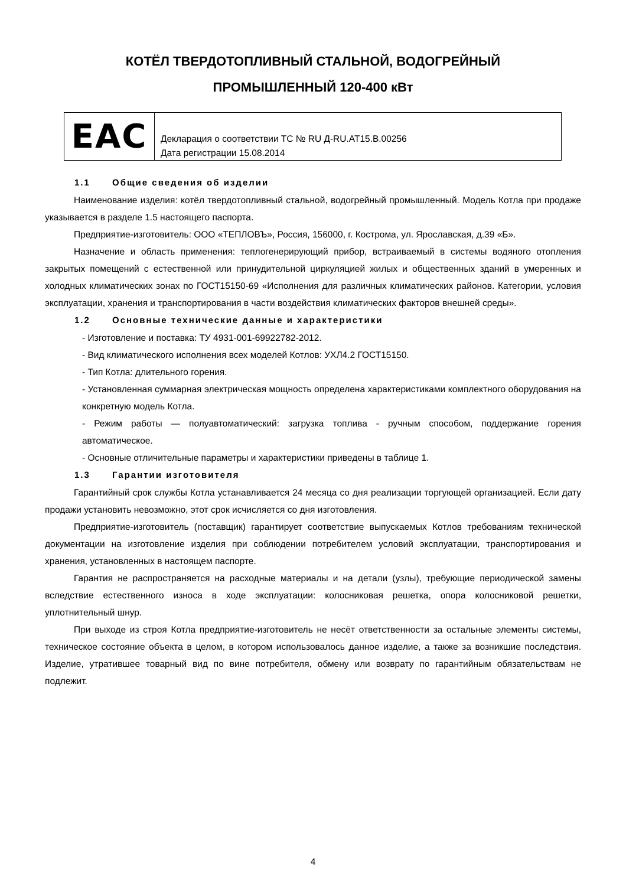КОТЁЛ ТВЕРДОТОПЛИВНЫЙ СТАЛЬНОЙ, ВОДОГРЕЙНЫЙ
ПРОМЫШЛЕННЫЙ 120-400 кВт
| EAC | Декларация о соответствии ТС № RU Д-RU.АТ15.В.00256 Дата регистрации 15.08.2014 |
1.1 Общие сведения об изделии
Наименование изделия: котёл твердотопливный стальной, водогрейный промышленный. Модель Котла при продаже указывается в разделе 1.5 настоящего паспорта.
Предприятие-изготовитель: ООО «ТЕПЛОВЪ», Россия, 156000, г. Кострома, ул. Ярославская, д.39 «Б».
Назначение и область применения: теплогенерирующий прибор, встраиваемый в системы водяного отопления закрытых помещений с естественной или принудительной циркуляцией жилых и общественных зданий в умеренных и холодных климатических зонах по ГОСТ15150-69 «Исполнения для различных климатических районов. Категории, условия эксплуатации, хранения и транспортирования в части воздействия климатических факторов внешней среды».
1.2 Основные технические данные и характеристики
- Изготовление и поставка: ТУ 4931-001-69922782-2012.
- Вид климатического исполнения всех моделей Котлов: УХЛ4.2 ГОСТ15150.
- Тип Котла: длительного горения.
- Установленная суммарная электрическая мощность определена характеристиками комплектного оборудования на конкретную модель Котла.
- Режим работы — полуавтоматический: загрузка топлива - ручным способом, поддержание горения автоматическое.
- Основные отличительные параметры и характеристики приведены в таблице 1.
1.3 Гарантии изготовителя
Гарантийный срок службы Котла устанавливается 24 месяца со дня реализации торгующей организацией. Если дату продажи установить невозможно, этот срок исчисляется со дня изготовления.
Предприятие-изготовитель (поставщик) гарантирует соответствие выпускаемых Котлов требованиям технической документации на изготовление изделия при соблюдении потребителем условий эксплуатации, транспортирования и хранения, установленных в настоящем паспорте.
Гарантия не распространяется на расходные материалы и на детали (узлы), требующие периодической замены вследствие естественного износа в ходе эксплуатации: колосниковая решетка, опора колосниковой решетки, уплотнительный шнур.
При выходе из строя Котла предприятие-изготовитель не несёт ответственности за остальные элементы системы, техническое состояние объекта в целом, в котором использовалось данное изделие, а также за возникшие последствия. Изделие, утратившее товарный вид по вине потребителя, обмену или возврату по гарантийным обязательствам не подлежит.
4